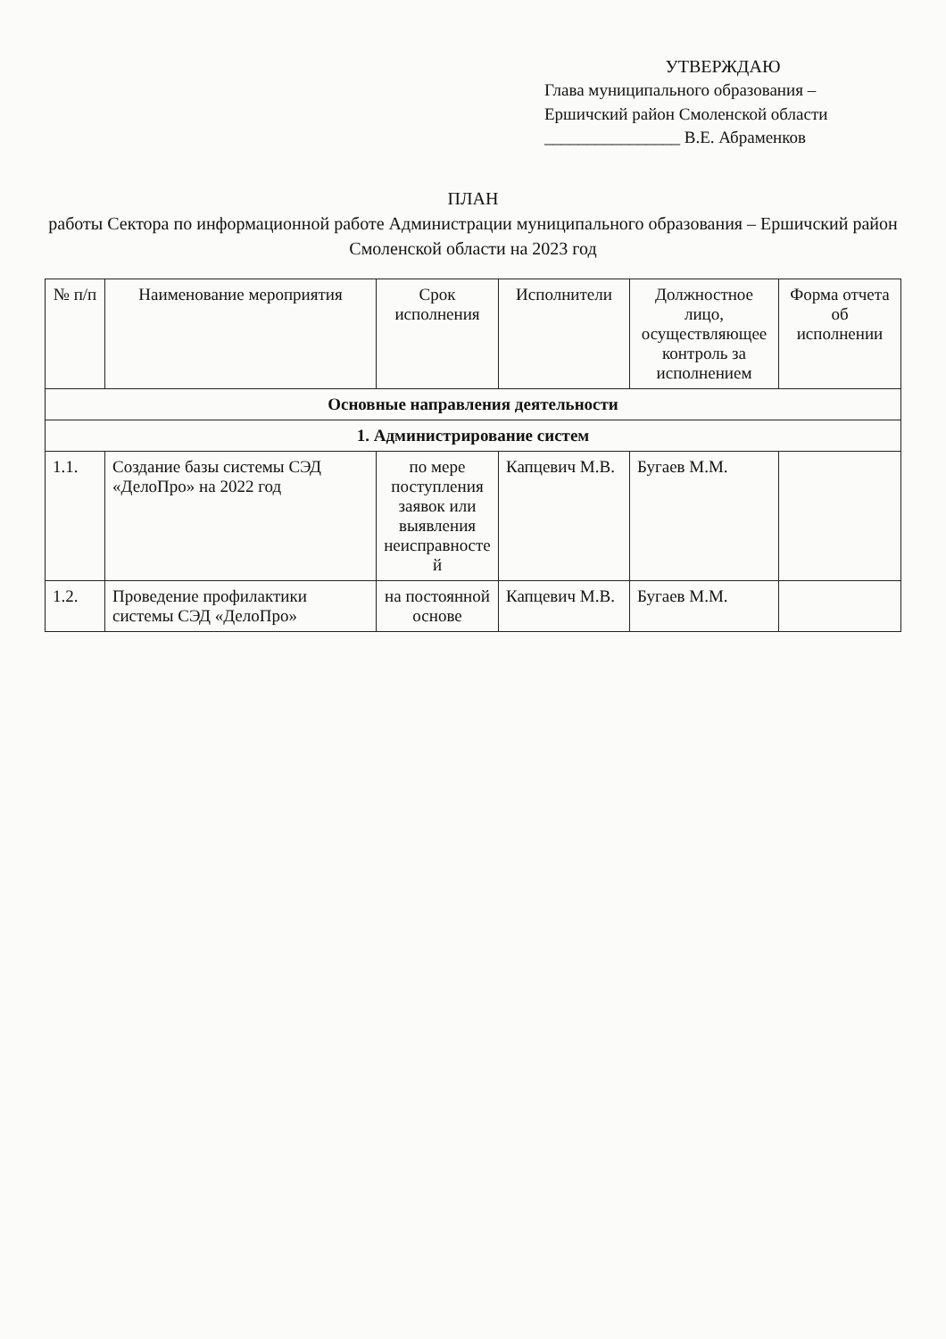УТВЕРЖДАЮ
Глава муниципального образования – Ершичский район Смоленской области
________________ В.Е. Абраменков
ПЛАН
работы Сектора по информационной работе Администрации муниципального образования – Ершичский район Смоленской области на 2023 год
| № п/п | Наименование мероприятия | Срок исполнения | Исполнители | Должностное лицо, осуществляющее контроль за исполнением | Форма отчета об исполнении |
| --- | --- | --- | --- | --- | --- |
| Основные направления деятельности | | | | | |
| 1. Администрирование систем | | | | | |
| 1.1. | Создание базы системы СЭД «ДелоПро» на 2022 год | по мере поступления заявок или выявления неисправносте й | Капцевич М.В. | Бугаев М.М. | |
| 1.2. | Проведение профилактики системы СЭД «ДелоПро» | на постоянной основе | Капцевич М.В. | Бугаев М.М. | |